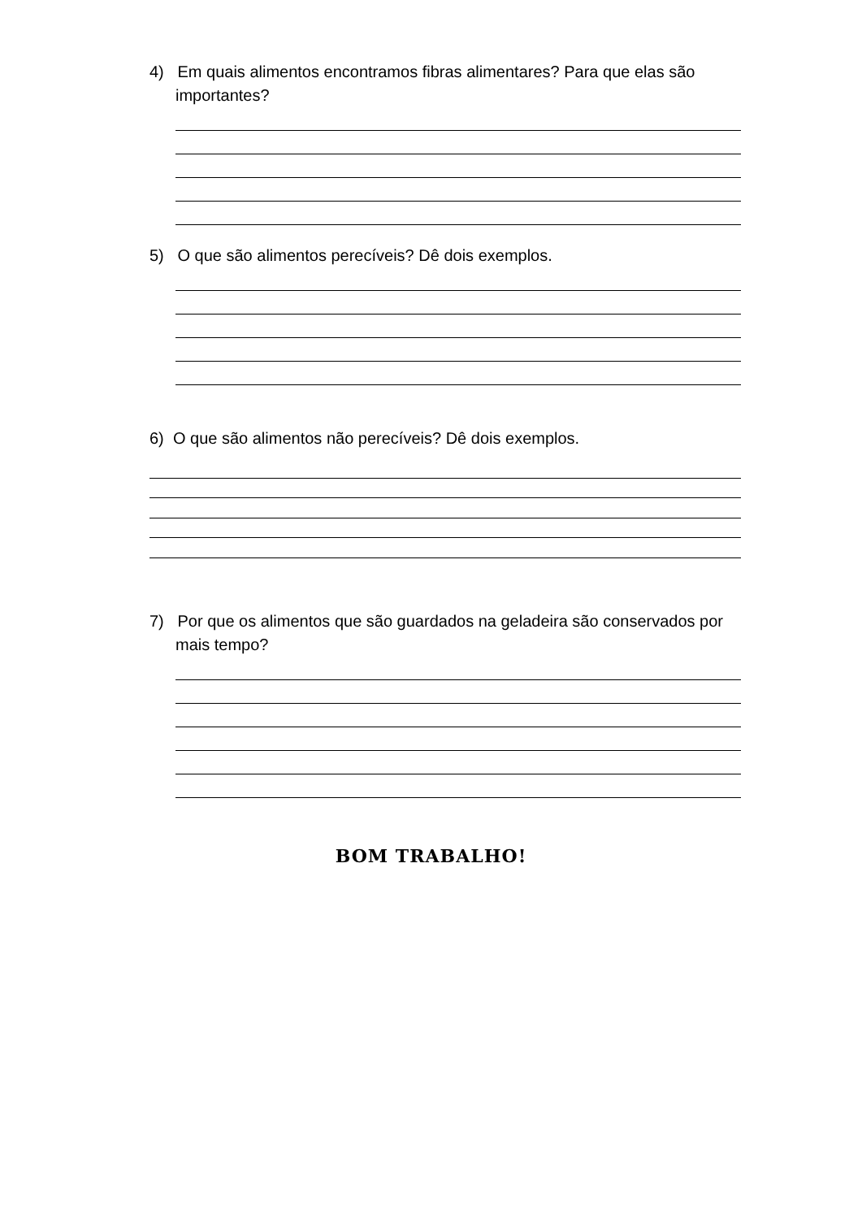4) Em quais alimentos encontramos fibras alimentares? Para que elas são importantes?
5) O que são alimentos perecíveis? Dê dois exemplos.
6) O que são alimentos não perecíveis? Dê dois exemplos.
7) Por que os alimentos que são guardados na geladeira são conservados por mais tempo?
BOM TRABALHO!